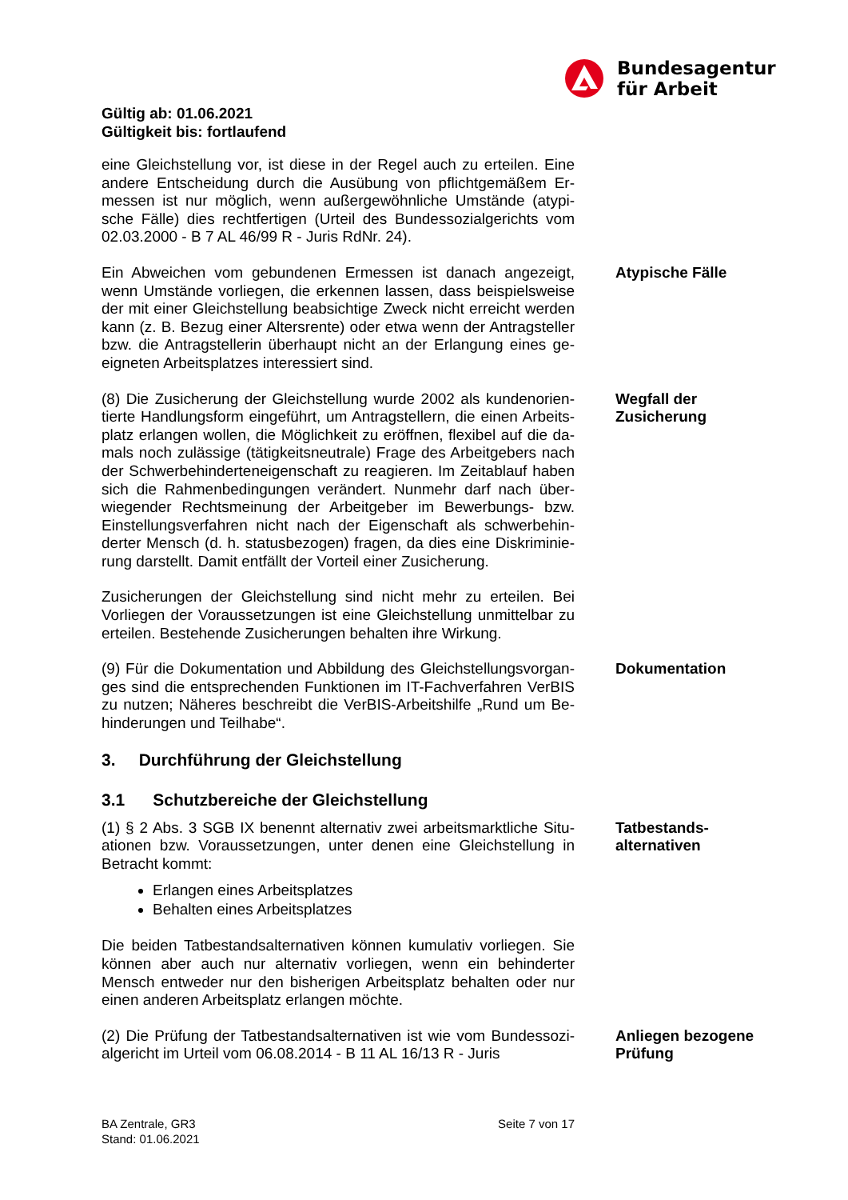Bundesagentur
für Arbeit
Gültig ab: 01.06.2021
Gültigkeit bis: fortlaufend
eine Gleichstellung vor, ist diese in der Regel auch zu erteilen. Eine andere Entscheidung durch die Ausübung von pflichtgemäßem Er-messen ist nur möglich, wenn außergewöhnliche Umstände (atypi-sche Fälle) dies rechtfertigen (Urteil des Bundessozialgerichts vom 02.03.2000 - B 7 AL 46/99 R - Juris RdNr. 24).
Ein Abweichen vom gebundenen Ermessen ist danach angezeigt, wenn Umstände vorliegen, die erkennen lassen, dass beispielsweise der mit einer Gleichstellung beabsichtige Zweck nicht erreicht werden kann (z. B. Bezug einer Altersrente) oder etwa wenn der Antragsteller bzw. die Antragstellerin überhaupt nicht an der Erlangung eines ge-eigneten Arbeitsplatzes interessiert sind.
Atypische Fälle
(8) Die Zusicherung der Gleichstellung wurde 2002 als kundenorien-tierte Handlungsform eingeführt, um Antragstellern, die einen Arbeits-platz erlangen wollen, die Möglichkeit zu eröffnen, flexibel auf die da-mals noch zulässige (tätigkeitsneutrale) Frage des Arbeitgebers nach der Schwerbehinderteneigenschaft zu reagieren. Im Zeitablauf haben sich die Rahmenbedingungen verändert. Nunmehr darf nach über-wiegender Rechtsmeinung der Arbeitgeber im Bewerbungs- bzw. Einstellungsverfahren nicht nach der Eigenschaft als schwerbehin-derter Mensch (d. h. statusbezogen) fragen, da dies eine Diskriminie-rung darstellt. Damit entfällt der Vorteil einer Zusicherung.
Wegfall der
Zusicherung
Zusicherungen der Gleichstellung sind nicht mehr zu erteilen. Bei Vorliegen der Voraussetzungen ist eine Gleichstellung unmittelbar zu erteilen. Bestehende Zusicherungen behalten ihre Wirkung.
(9) Für die Dokumentation und Abbildung des Gleichstellungsvorgan-ges sind die entsprechenden Funktionen im IT-Fachverfahren VerBIS zu nutzen; Näheres beschreibt die VerBIS-Arbeitshilfe „Rund um Be-hinderungen und Teilhabe“.
Dokumentation
3. Durchführung der Gleichstellung
3.1 Schutzbereiche der Gleichstellung
(1) § 2 Abs. 3 SGB IX benennt alternativ zwei arbeitsmarktliche Situ-ationen bzw. Voraussetzungen, unter denen eine Gleichstellung in Betracht kommt:
Erlangen eines Arbeitsplatzes
Behalten eines Arbeitsplatzes
Tatbestands-
alternativen
Die beiden Tatbestandsalternativen können kumulativ vorliegen. Sie können aber auch nur alternativ vorliegen, wenn ein behinderter Mensch entweder nur den bisherigen Arbeitsplatz behalten oder nur einen anderen Arbeitsplatz erlangen möchte.
(2) Die Prüfung der Tatbestandsalternativen ist wie vom Bundessozi-algericht im Urteil vom 06.08.2014 - B 11 AL 16/13 R - Juris
Anliegen bezogene
Prüfung
BA Zentrale, GR3
Stand: 01.06.2021
Seite 7 von 17